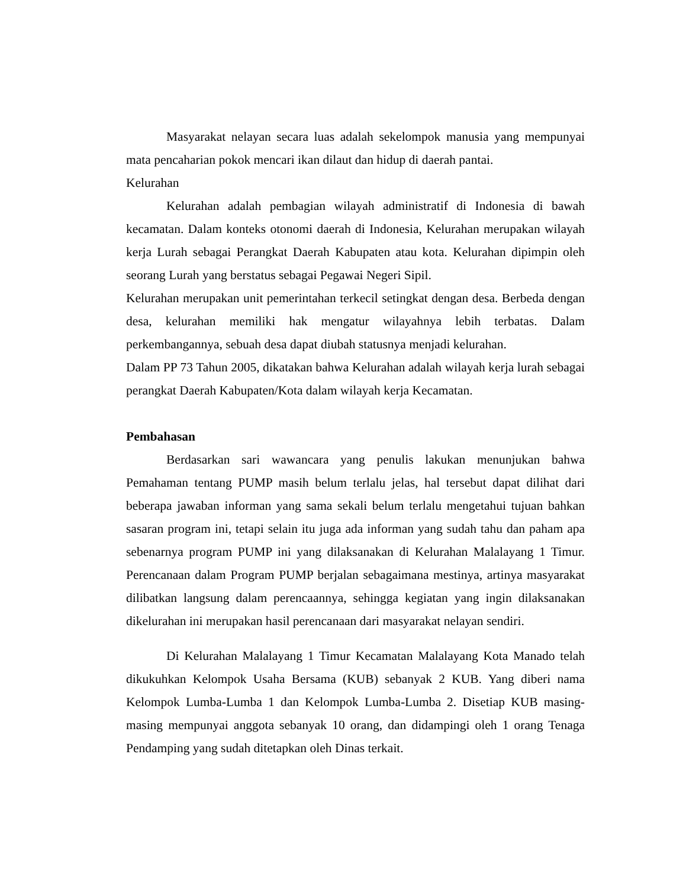Masyarakat nelayan secara luas adalah sekelompok manusia yang mempunyai mata pencaharian pokok mencari ikan dilaut dan hidup di daerah pantai.
Kelurahan
Kelurahan adalah pembagian wilayah administratif di Indonesia di bawah kecamatan. Dalam konteks otonomi daerah di Indonesia, Kelurahan merupakan wilayah kerja Lurah sebagai Perangkat Daerah Kabupaten atau kota. Kelurahan dipimpin oleh seorang Lurah yang berstatus sebagai Pegawai Negeri Sipil.
Kelurahan merupakan unit pemerintahan terkecil setingkat dengan desa. Berbeda dengan desa, kelurahan memiliki hak mengatur wilayahnya lebih terbatas. Dalam perkembangannya, sebuah desa dapat diubah statusnya menjadi kelurahan.
Dalam PP 73 Tahun 2005, dikatakan bahwa Kelurahan adalah wilayah kerja lurah sebagai perangkat Daerah Kabupaten/Kota dalam wilayah kerja Kecamatan.
Pembahasan
Berdasarkan sari wawancara yang penulis lakukan menunjukan bahwa Pemahaman tentang PUMP masih belum terlalu jelas, hal tersebut dapat dilihat dari beberapa jawaban informan yang sama sekali belum terlalu mengetahui tujuan bahkan sasaran program ini, tetapi selain itu juga ada informan yang sudah tahu dan paham apa sebenarnya program PUMP ini yang dilaksanakan di Kelurahan Malalayang 1 Timur. Perencanaan dalam Program PUMP berjalan sebagaimana mestinya, artinya masyarakat dilibatkan langsung dalam perencaannya, sehingga kegiatan yang ingin dilaksanakan dikelurahan ini merupakan hasil perencanaan dari masyarakat nelayan sendiri.
Di Kelurahan Malalayang 1 Timur Kecamatan Malalayang Kota Manado telah dikukuhkan Kelompok Usaha Bersama (KUB) sebanyak 2 KUB. Yang diberi nama Kelompok Lumba-Lumba 1 dan Kelompok Lumba-Lumba 2. Disetiap KUB masing-masing mempunyai anggota sebanyak 10 orang, dan didampingi oleh 1 orang Tenaga Pendamping yang sudah ditetapkan oleh Dinas terkait.